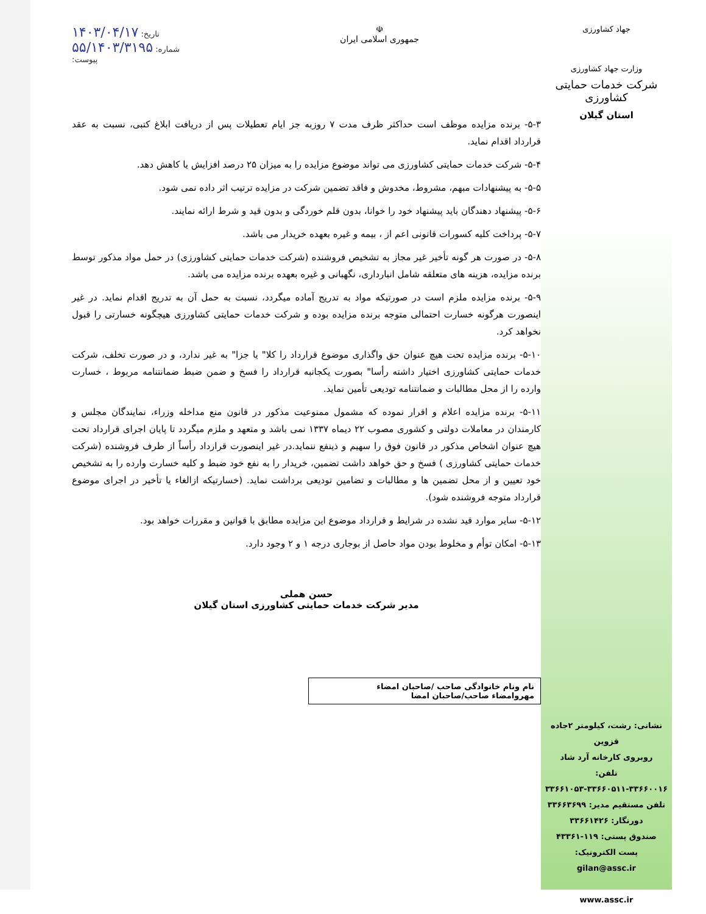جهاد کشاورزی
وزارت جهاد کشاورزی
شرکت خدمات حمایتی کشاورزی
استان گیلان
نشانی: رشت، کیلومتر ۲جاده قزوین
روبروی کارخانه آرد شاد
تلفن:
۳۳۶۶۱۰۵۳-۳۳۶۶۰۵۱۱-۳۳۶۶۰۰۱۶
تلفن مستقیم مدیر: ۳۳۶۶۳۶۹۹
دورنگار: ۳۳۶۶۱۴۲۶
صندوق پستی: ۱۱۹-۴۳۳۶۱
پست الکترونیک:
gilan@assc.ir
www.assc.ir
☫
جمهوری اسلامی ایران
تاریخ: ۱۴۰۳/۰۴/۱۷
شماره: ۵۵/۱۴۰۳/۳۱۹۵
پیوست:
۵-۳- برنده مزایده موظف است حداکثر ظرف مدت ۷ روزبه جز ایام تعطیلات پس از دریافت ابلاغ کتبی، نسبت به عقد قرارداد اقدام نماید.
۵-۴- شرکت خدمات حمایتی کشاورزی می تواند موضوع مزایده را به میزان ۲۵ درصد افزایش یا کاهش دهد.
۵-۵- به پیشنهادات مبهم، مشروط، مخدوش و فاقد تضمین شرکت در مزایده ترتیب اثر داده نمی شود.
۵-۶- پیشنهاد دهندگان باید پیشنهاد خود را خوانا، بدون قلم خوردگی و بدون قید و شرط ارائه نمایند.
۵-۷- پرداخت کلیه کسورات قانونی اعم از ، بیمه و غیره بعهده خریدار می باشد.
۵-۸- در صورت هر گونه تأخیر غیر مجاز به تشخیص فروشنده (شرکت خدمات حمایتی کشاورزی) در حمل مواد مذکور توسط برنده مزایده، هزینه های متعلقه شامل انبارداری، نگهبانی و غیره بعهده برنده مزایده می باشد.
۵-۹- برنده مزایده ملزم است در صورتیکه مواد به تدریج آماده میگردد، نسبت به حمل آن به تدریج اقدام نماید. در غیر اینصورت هرگونه خسارت احتمالی متوجه برنده مزایده بوده و شرکت خدمات حمایتی کشاورزی هیچگونه خسارتی را قبول نخواهد کرد.
۵-۱۰- برنده مزایده تحت هیچ عنوان حق واگذاری موضوع قرارداد را کلا" یا جزا" به غیر ندارد، و در صورت تخلف، شرکت خدمات حمایتی کشاورزی اختیار داشته رأسا" بصورت یکجانبه قرارداد را فسخ و ضمن ضبط ضمانتنامه مربوط ، خسارت وارده را از محل مطالبات و ضمانتنامه تودیعی تأمین نماید.
۵-۱۱- برنده مزایده اعلام و اقرار نموده که مشمول ممنوعیت مذکور در قانون منع مداخله وزراء، نمایندگان مجلس و کارمندان در معاملات دولتی و کشوری مصوب ۲۲ دیماه ۱۳۳۷ نمی باشد و متعهد و ملزم میگردد تا پایان اجرای قرارداد تحت هیچ عنوان اشخاص مذکور در قانون فوق را سهیم و ذینفع ننماید.در غیر اینصورت قرارداد رأساً از طرف فروشنده (شرکت خدمات حمایتی کشاورزی ) فسخ و حق خواهد داشت تضمین، خریدار را به نفع خود ضبط و کلیه خسارت وارده را به تشخیص خود تعیین و از محل تضمین ها و مطالبات و تضامین تودیعی برداشت نماید. (خسارتیکه ازالغاء یا تأخیر در اجرای موضوع قرارداد متوجه فروشنده شود).
۵-۱۲- سایر موارد قید نشده در شرایط و قرارداد موضوع این مزایده مطابق با قوانین و مقررات خواهد بود.
۵-۱۳- امکان توأم و مخلوط بودن مواد حاصل از بوجاری درجه ۱ و ۲ وجود دارد.
حسن هملی
مدیر شرکت خدمات حمایتی کشاورزی استان گیلان
نام ونام خانوادگی صاحب /صاحبان امضاء
مهروامضاء صاحب/صاحبان امضا